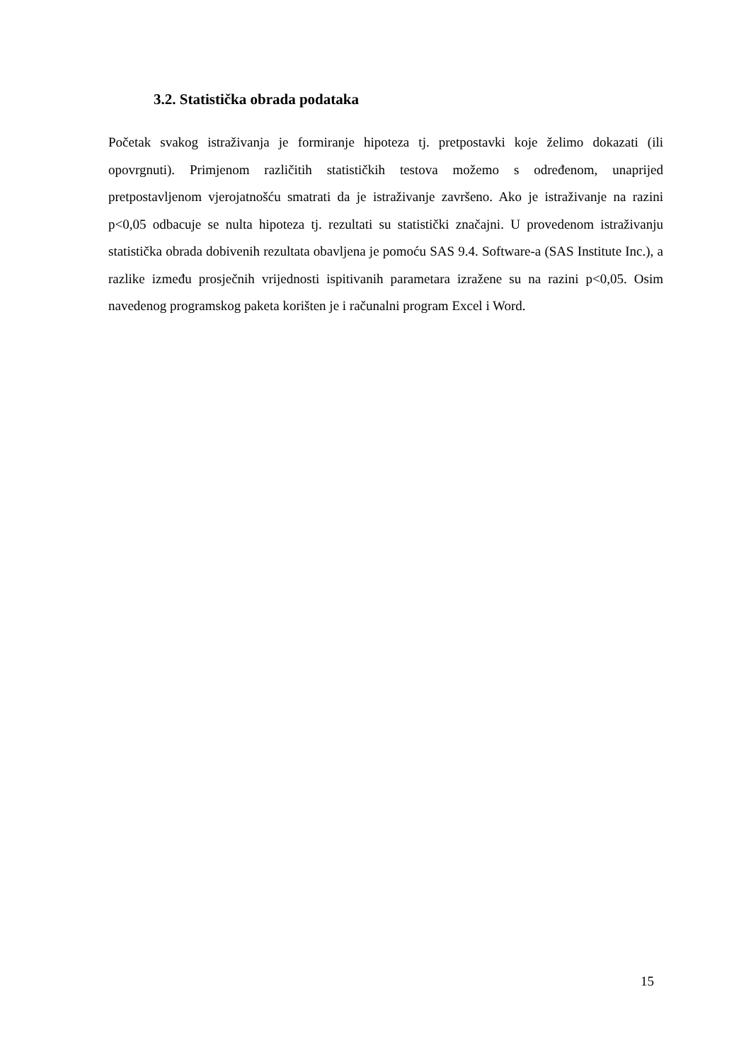3.2. Statistička obrada podataka
Početak svakog istraživanja je formiranje hipoteza tj. pretpostavki koje želimo dokazati (ili opovrgnuti). Primjenom različitih statističkih testova možemo s određenom, unaprijed pretpostavljenom vjerojatnošću smatrati da je istraživanje završeno. Ako je istraživanje na razini p<0,05 odbacuje se nulta hipoteza tj. rezultati su statistički značajni. U provedenom istraživanju statistička obrada dobivenih rezultata obavljena je pomoću SAS 9.4. Software-a (SAS Institute Inc.), a razlike između prosječnih vrijednosti ispitivanih parametara izražene su na razini p<0,05. Osim navedenog programskog paketa korišten je i računalni program Excel i Word.
15